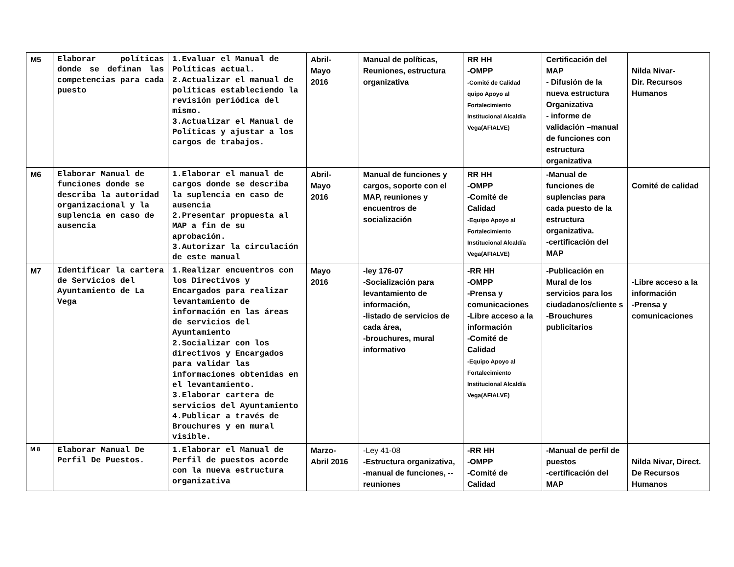| M5 | Elaborar políticas donde se definan las competencias para cada puesto | 1.Evaluar el Manual de Políticas actual. 2.Actualizar el manual de políticas estableciendo la revisión periódica del mismo. 3.Actualizar el Manual de Políticas y ajustar a los cargos de trabajos. | Abril- Mayo 2016 | Manual de políticas, Reuniones, estructura organizativa | RR HH -OMPP -Comité de Calidad quipo Apoyo al Fortalecimiento Institucional Alcaldía Vega(AFIALVE) | Certificación del MAP - Difusión de la nueva estructura Organizativa - informe de validación –manual de funciones con estructura organizativa | Nilda Nivar- Dir. Recursos Humanos |
| M6 | Elaborar Manual de funciones donde se describa la autoridad organizacional y la suplencia en caso de ausencia | 1.Elaborar el manual de cargos donde se describa la suplencia en caso de ausencia 2.Presentar propuesta al MAP a fin de su aprobación. 3.Autorizar la circulación de este manual | Abril- Mayo 2016 | Manual de funciones y cargos, soporte con el MAP, reuniones y encuentros de socialización | RR HH -OMPP -Comité de Calidad -Equipo Apoyo al Fortalecimiento Institucional Alcaldía Vega(AFIALVE) | -Manual de funciones de suplencias para cada puesto de la estructura organizativa. -certificación del MAP | Comité de calidad |
| M7 | Identificar la cartera de Servicios del Ayuntamiento de La Vega | 1.Realizar encuentros con los Directivos y Encargados para realizar levantamiento de información en las áreas de servicios del Ayuntamiento 2.Socializar con los directivos y Encargados para validar las informaciones obtenidas en el levantamiento. 3.Elaborar cartera de servicios del Ayuntamiento 4.Publicar a través de Brouchures y en mural visible. | Mayo 2016 | -ley 176-07 -Socialización para levantamiento de información, -listado de servicios de cada área, -brouchures, mural informativo | -RR HH -OMPP -Prensa y comunicaciones -Libre acceso a la información -Comité de Calidad -Equipo Apoyo al Fortalecimiento Institucional Alcaldía Vega(AFIALVE) | -Publicación en Mural de los servicios para los ciudadanos/cliente s -Brouchures publicitarios | -Libre acceso a la información -Prensa y comunicaciones |
| M 8 | Elaborar Manual De Perfil De Puestos. | 1.Elaborar el Manual de Perfil de puestos acorde con la nueva estructura organizativa | Marzo- Abril 2016 | -Ley 41-08 -Estructura organizativa, -manual de funciones, --reuniones | -RR HH -OMPP -Comité de Calidad | -Manual de perfil de puestos -certificación del MAP | Nilda Nivar, Direct. De Recursos Humanos |